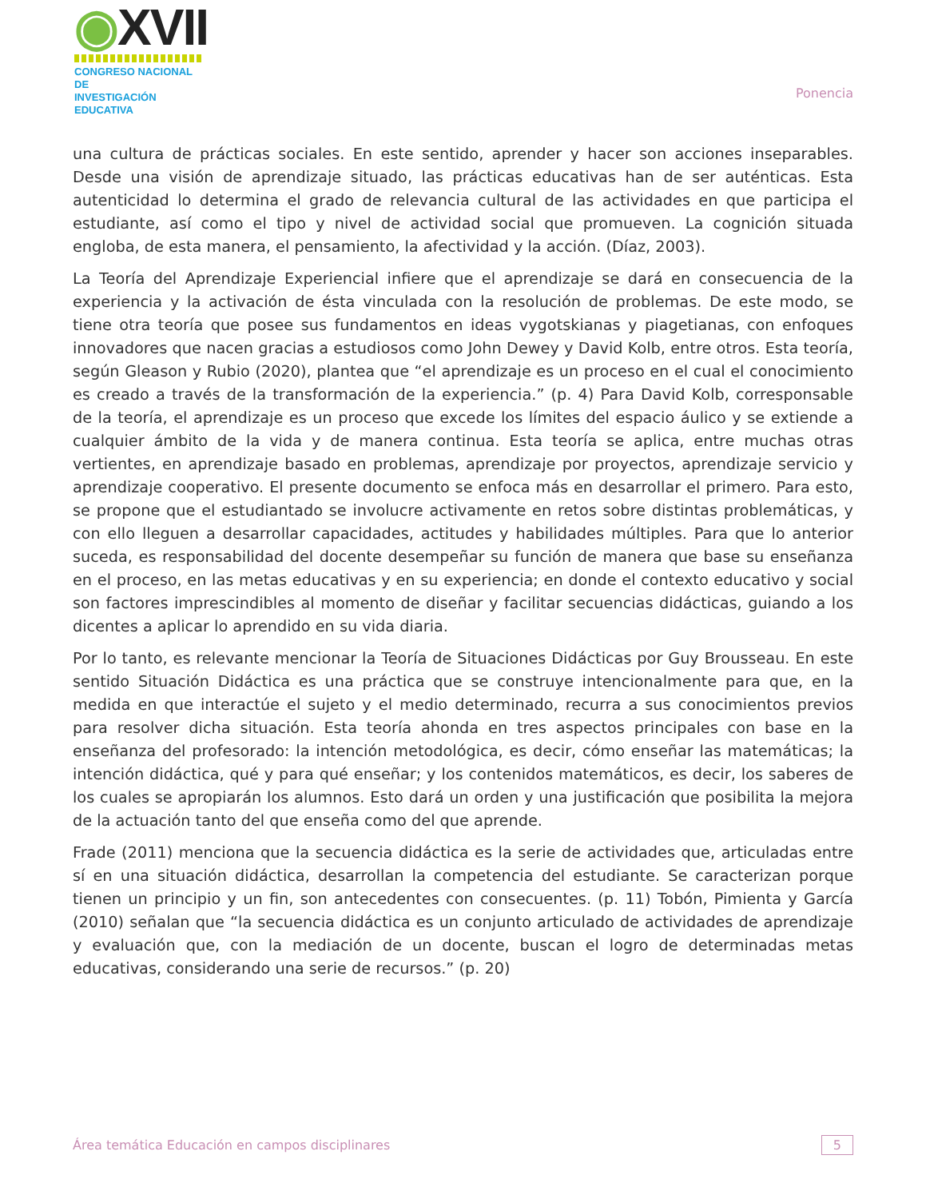◉XVII
CONGRESO NACIONAL DE
INVESTIGACIÓN EDUCATIVA
Ponencia
una cultura de prácticas sociales. En este sentido, aprender y hacer son acciones inseparables. Desde una visión de aprendizaje situado, las prácticas educativas han de ser auténticas. Esta autenticidad lo determina el grado de relevancia cultural de las actividades en que participa el estudiante, así como el tipo y nivel de actividad social que promueven. La cognición situada engloba, de esta manera, el pensamiento, la afectividad y la acción. (Díaz, 2003).
La Teoría del Aprendizaje Experiencial infiere que el aprendizaje se dará en consecuencia de la experiencia y la activación de ésta vinculada con la resolución de problemas. De este modo, se tiene otra teoría que posee sus fundamentos en ideas vygotskianas y piagetianas, con enfoques innovadores que nacen gracias a estudiosos como John Dewey y David Kolb, entre otros. Esta teoría, según Gleason y Rubio (2020), plantea que “el aprendizaje es un proceso en el cual el conocimiento es creado a través de la transformación de la experiencia.” (p. 4) Para David Kolb, corresponsable de la teoría, el aprendizaje es un proceso que excede los límites del espacio áulico y se extiende a cualquier ámbito de la vida y de manera continua. Esta teoría se aplica, entre muchas otras vertientes, en aprendizaje basado en problemas, aprendizaje por proyectos, aprendizaje servicio y aprendizaje cooperativo. El presente documento se enfoca más en desarrollar el primero. Para esto, se propone que el estudiantado se involucre activamente en retos sobre distintas problemáticas, y con ello lleguen a desarrollar capacidades, actitudes y habilidades múltiples. Para que lo anterior suceda, es responsabilidad del docente desempeñar su función de manera que base su enseñanza en el proceso, en las metas educativas y en su experiencia; en donde el contexto educativo y social son factores imprescindibles al momento de diseñar y facilitar secuencias didácticas, guiando a los dicentes a aplicar lo aprendido en su vida diaria.
Por lo tanto, es relevante mencionar la Teoría de Situaciones Didácticas por Guy Brousseau. En este sentido Situación Didáctica es una práctica que se construye intencionalmente para que, en la medida en que interactúe el sujeto y el medio determinado, recurra a sus conocimientos previos para resolver dicha situación. Esta teoría ahonda en tres aspectos principales con base en la enseñanza del profesorado: la intención metodológica, es decir, cómo enseñar las matemáticas; la intención didáctica, qué y para qué enseñar; y los contenidos matemáticos, es decir, los saberes de los cuales se apropiarán los alumnos. Esto dará un orden y una justificación que posibilita la mejora de la actuación tanto del que enseña como del que aprende.
Frade (2011) menciona que la secuencia didáctica es la serie de actividades que, articuladas entre sí en una situación didáctica, desarrollan la competencia del estudiante. Se caracterizan porque tienen un principio y un fin, son antecedentes con consecuentes. (p. 11) Tobón, Pimienta y García (2010) señalan que “la secuencia didáctica es un conjunto articulado de actividades de aprendizaje y evaluación que, con la mediación de un docente, buscan el logro de determinadas metas educativas, considerando una serie de recursos.” (p. 20)
Área temática Educación en campos disciplinares
5